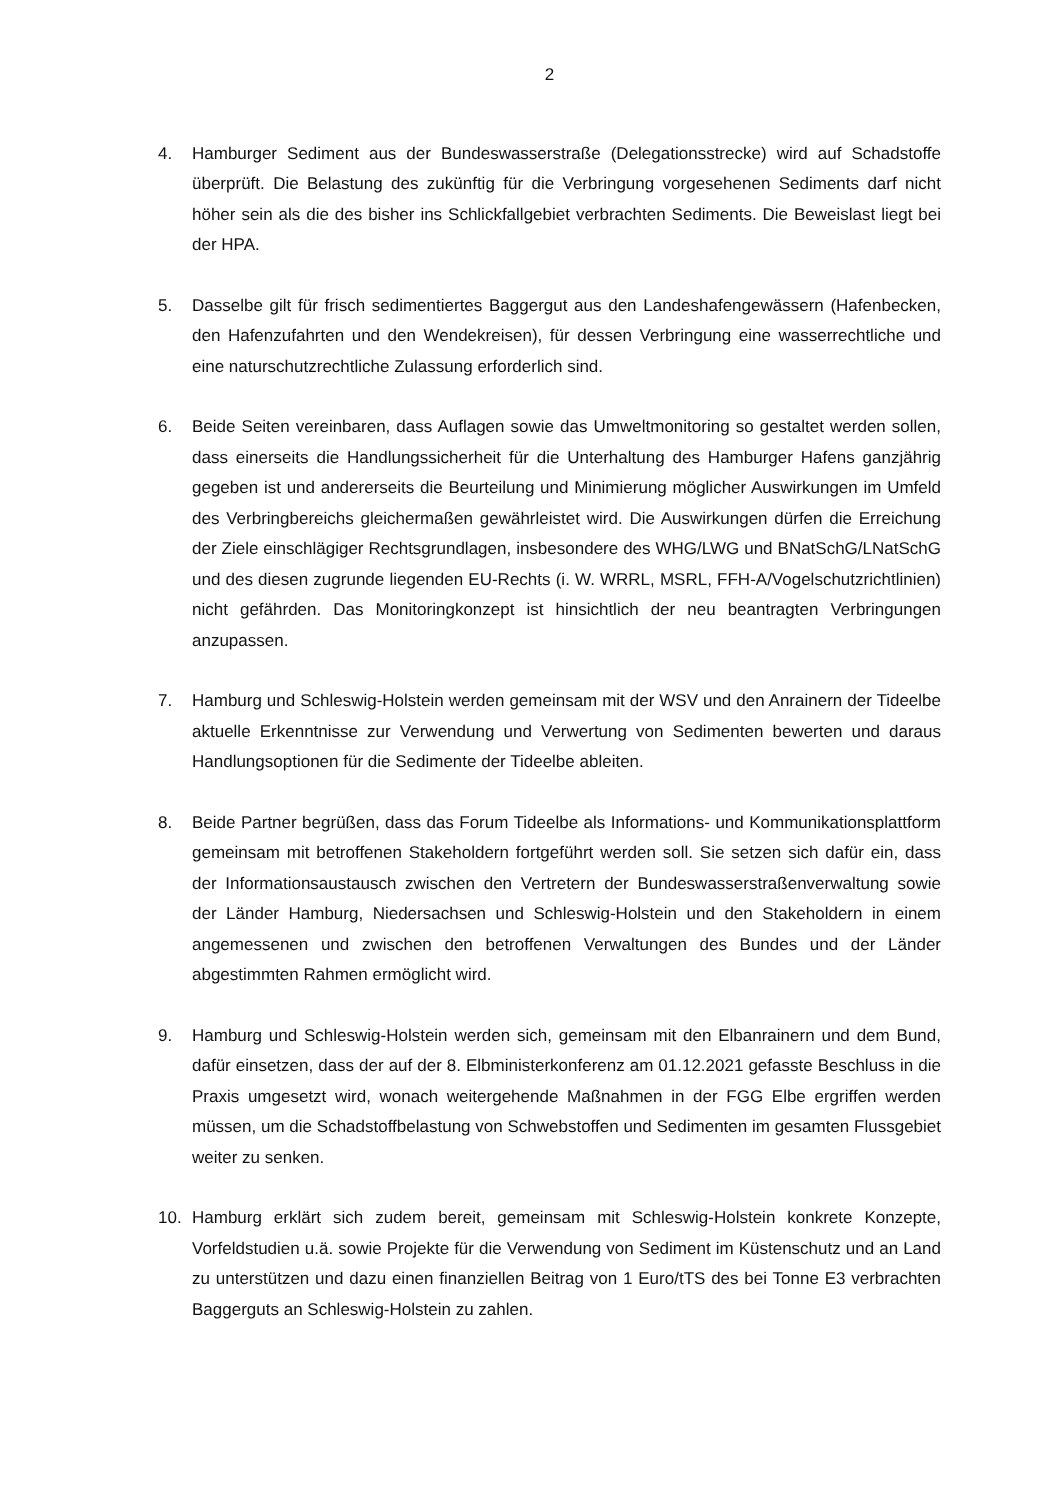2
4. Hamburger Sediment aus der Bundeswasserstraße (Delegationsstrecke) wird auf Schadstoffe überprüft. Die Belastung des zukünftig für die Verbringung vorgesehenen Sediments darf nicht höher sein als die des bisher ins Schlickfallgebiet verbrachten Sediments. Die Beweislast liegt bei der HPA.
5. Dasselbe gilt für frisch sedimentiertes Baggergut aus den Landeshafengewässern (Hafenbecken, den Hafenzufahrten und den Wendekreisen), für dessen Verbringung eine wasserrechtliche und eine naturschutzrechtliche Zulassung erforderlich sind.
6. Beide Seiten vereinbaren, dass Auflagen sowie das Umweltmonitoring so gestaltet werden sollen, dass einerseits die Handlungssicherheit für die Unterhaltung des Hamburger Hafens ganzjährig gegeben ist und andererseits die Beurteilung und Minimierung möglicher Auswirkungen im Umfeld des Verbringbereichs gleichermaßen gewährleistet wird. Die Auswirkungen dürfen die Erreichung der Ziele einschlägiger Rechtsgrundlagen, insbesondere des WHG/LWG und BNatSchG/LNatSchG und des diesen zugrunde liegenden EU-Rechts (i. W. WRRL, MSRL, FFH-A/Vogelschutzrichtlinien) nicht gefährden. Das Monitoringkonzept ist hinsichtlich der neu beantragten Verbringungen anzupassen.
7. Hamburg und Schleswig-Holstein werden gemeinsam mit der WSV und den Anrainern der Tideelbe aktuelle Erkenntnisse zur Verwendung und Verwertung von Sedimenten bewerten und daraus Handlungsoptionen für die Sedimente der Tideelbe ableiten.
8. Beide Partner begrüßen, dass das Forum Tideelbe als Informations- und Kommunikationsplattform gemeinsam mit betroffenen Stakeholdern fortgeführt werden soll. Sie setzen sich dafür ein, dass der Informationsaustausch zwischen den Vertretern der Bundeswasserstraßenverwaltung sowie der Länder Hamburg, Niedersachsen und Schleswig-Holstein und den Stakeholdern in einem angemessenen und zwischen den betroffenen Verwaltungen des Bundes und der Länder abgestimmten Rahmen ermöglicht wird.
9. Hamburg und Schleswig-Holstein werden sich, gemeinsam mit den Elbanrainern und dem Bund, dafür einsetzen, dass der auf der 8. Elbministerkonferenz am 01.12.2021 gefasste Beschluss in die Praxis umgesetzt wird, wonach weitergehende Maßnahmen in der FGG Elbe ergriffen werden müssen, um die Schadstoffbelastung von Schwebstoffen und Sedimenten im gesamten Flussgebiet weiter zu senken.
10. Hamburg erklärt sich zudem bereit, gemeinsam mit Schleswig-Holstein konkrete Konzepte, Vorfeldstudien u.ä. sowie Projekte für die Verwendung von Sediment im Küstenschutz und an Land zu unterstützen und dazu einen finanziellen Beitrag von 1 Euro/tTS des bei Tonne E3 verbrachten Baggerguts an Schleswig-Holstein zu zahlen.